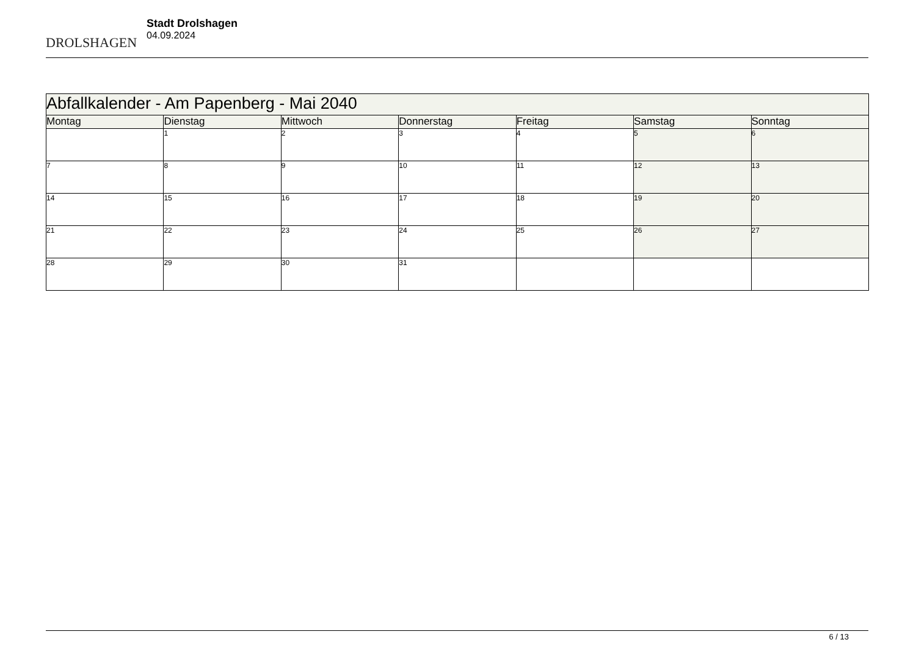DROLSHAGEN
Stadt Drolshagen
04.09.2024
| Abfallkalender - Am Papenberg - Mai 2040 | | | | | | |
| --- | --- | --- | --- | --- | --- | --- |
| Montag | Dienstag | Mittwoch | Donnerstag | Freitag | Samstag | Sonntag |
| | 1 | 2 | 3 | 4 | 5 | 6 |
| 7 | 8 | 9 | 10 | 11 | 12 | 13 |
| 14 | 15 | 16 | 17 | 18 | 19 | 20 |
| 21 | 22 | 23 | 24 | 25 | 26 | 27 |
| 28 | 29 | 30 | 31 | | | |
6 / 13